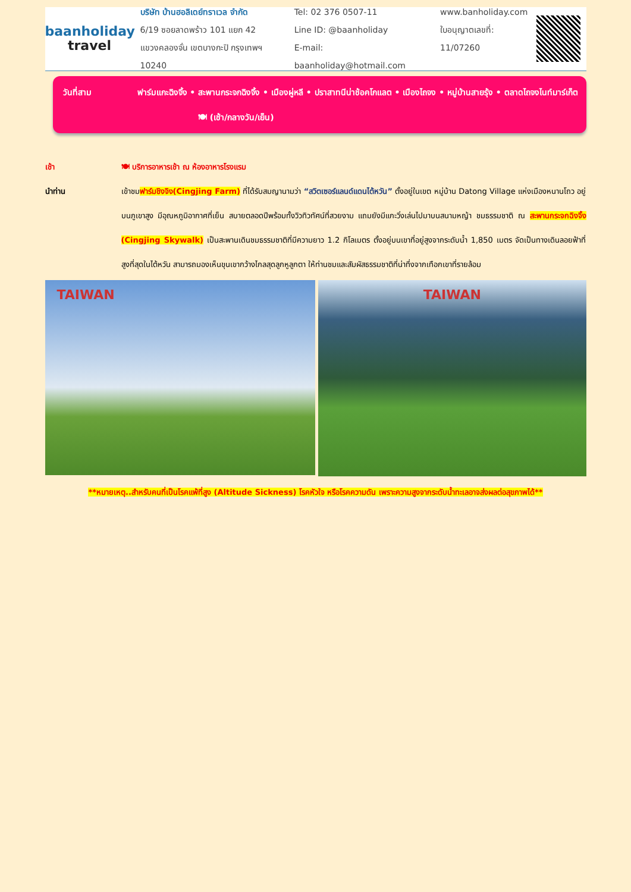baanholiday
travel
บริษัท บ้านฮอลิเดย์ทราเวล จำกัด
6/19 ซอยลาดพร้าว 101 แยก 42
แขวงคลองจั่น เขตบางกะปิ กรุงเทพฯ 10240
Tel: 02 376 0507-11
Line ID: @baanholiday
E-mail: baanholiday@hotmail.com
www.banholiday.com
ใบอนุญาตเลขที่: 11/07260
วันที่สาม ฟาร์มแกะฉิงจิ้ง • สะพานกระจกฉิงจิ้ง • เมืองผู่หลี • ปราสาทนีน่าช้อคโกแลต • เมืองไถจง • หมู่บ้านสายรุ้ง • ตลาดไถจงไนท์มาร์เก็ต 🍽 (เช้า/กลางวัน/เย็น)
เช้า 🍽 บริการอาหารเช้า ณ ห้องอาหารโรงแรม
นำท่าน เข้าชมฟาร์มชิงจิง(Cingjing Farm) ที่ได้รับสมญานามว่า “สวิตเซอร์แลนด์แดนไต้หวัน” ตั้งอยู่ในเขต หมู่บ้าน Datong Village แห่งเมืองหนานโถว อยู่บนภูเขาสูง มีอุณหภูมิอากาศที่เย็น สบายตลอดปีพร้อมทั้งวิวทิวทัศน์ที่สวยงาม แถมยังมีแกะวิ่งเล่นไปมาบนสนามหญ้า ชมธรรมชาติ ณ สะพานกระจกฉิงจิ้ง (Cingjing Skywalk) เป็นสะพานเดินชมธรรมชาติที่มีความยาว 1.2 กิโลเมตร ตั้งอยู่บนเขาที่อยู่สูงจากระดับน้ำ 1,850 เมตร จัดเป็นทางเดินลอยฟ้าที่สูงที่สุดในไต้หวัน สามารถมองเห็นขุนเขากว้างไกลสุดลูกหูลูกตา ให้ท่านชมและสัมผัสธรรมชาติที่น่าทึ่งจากเทือกเขาที่รายล้อม
TAIWAN
TAIWAN
**หมายเหตุ..สำหรับคนที่เป็นโรคแพ้ที่สูง (Altitude Sickness) โรคหัวใจ หรือโรคความดัน เพราะความสูงจากระดับน้ำทะเลอาจส่งผลต่อสุขภาพได้**